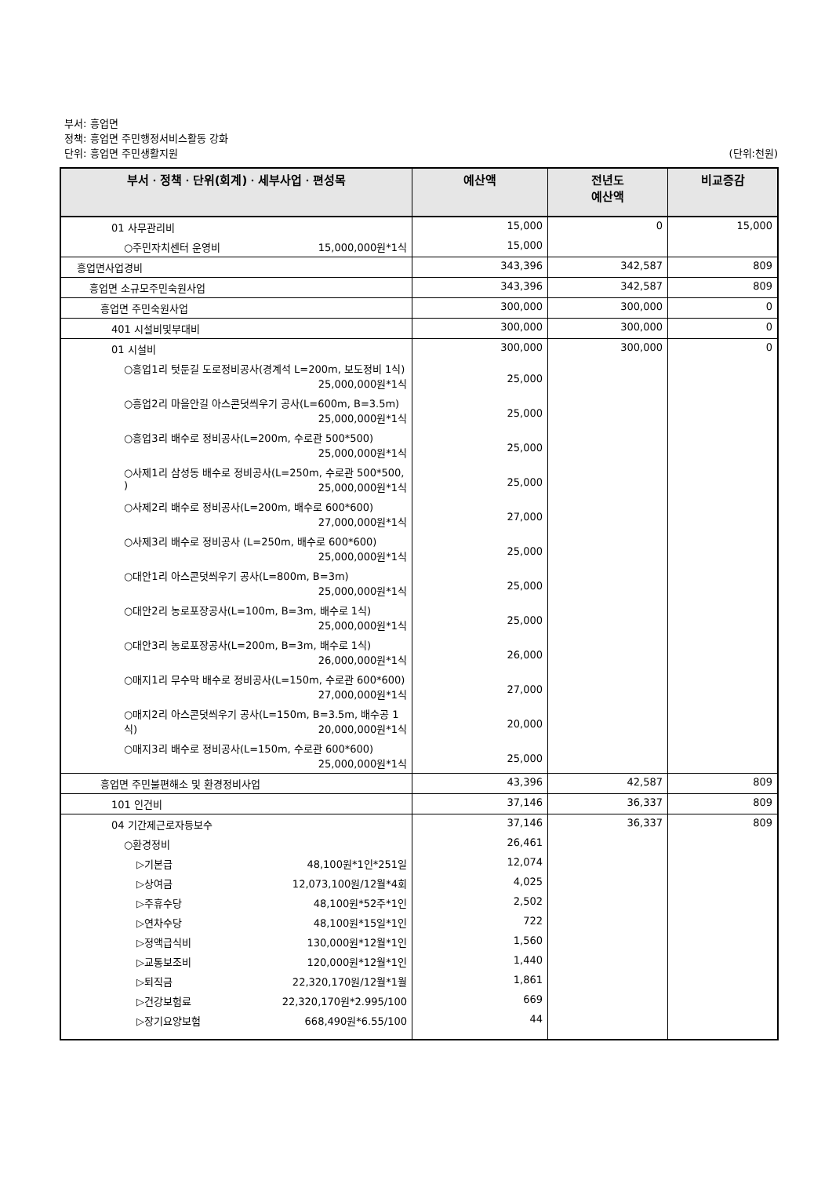부서: 흥업면
정책: 흥업면 주민행정서비스활동 강화
단위: 흥업면 주민생활지원
(단위:천원)
| 부서ㆍ정책ㆍ단위(회계)ㆍ세부사업ㆍ편성목 | 예산액 | 전년도 예산액 | 비교증감 |
| --- | --- | --- | --- |
| 01 사무관리비 | 15,000 | 0 | 15,000 |
| ○주민자치센터 운영비 15,000,000원*1식 | 15,000 | | |
| 흥업면사업경비 | 343,396 | 342,587 | 809 |
| 흥업면 소규모주민숙원사업 | 343,396 | 342,587 | 809 |
| 흥업면 주민숙원사업 | 300,000 | 300,000 | 0 |
| 401 시설비및부대비 | 300,000 | 300,000 | 0 |
| 01 시설비 | 300,000 | 300,000 | 0 |
| ○흥업1리 텃둔길 도로정비공사(경계석 L=200m, 보도정비 1식) 25,000,000원*1식 | 25,000 | | |
| ○흥업2리 마을안길 아스콘덧씌우기 공사(L=600m, B=3.5m) 25,000,000원*1식 | 25,000 | | |
| ○흥업3리 배수로 정비공사(L=200m, 수로관 500*500) 25,000,000원*1식 | 25,000 | | |
| ○사제1리 삼성동 배수로 정비공사(L=250m, 수로관 500*500, ) 25,000,000원*1식 | 25,000 | | |
| ○사제2리 배수로 정비공사(L=200m, 배수로 600*600) 27,000,000원*1식 | 27,000 | | |
| ○사제3리 배수로 정비공사 (L=250m, 배수로 600*600) 25,000,000원*1식 | 25,000 | | |
| ○대안1리 아스콘덧씌우기 공사(L=800m, B=3m) 25,000,000원*1식 | 25,000 | | |
| ○대안2리 농로포장공사(L=100m, B=3m, 배수로 1식) 25,000,000원*1식 | 25,000 | | |
| ○대안3리 농로포장공사(L=200m, B=3m, 배수로 1식) 26,000,000원*1식 | 26,000 | | |
| ○매지1리 무수막 배수로 정비공사(L=150m, 수로관 600*600) 27,000,000원*1식 | 27,000 | | |
| ○매지2리 아스콘덧씌우기 공사(L=150m, B=3.5m, 배수공 1식) 20,000,000원*1식 | 20,000 | | |
| ○매지3리 배수로 정비공사(L=150m, 수로관 600*600) 25,000,000원*1식 | 25,000 | | |
| 흥업면 주민불편해소 및 환경정비사업 | 43,396 | 42,587 | 809 |
| 101 인건비 | 37,146 | 36,337 | 809 |
| 04 기간제근로자등보수 | 37,146 | 36,337 | 809 |
| ○환경정비 | 26,461 | | |
| ▷기본급 48,100원*1인*251일 | 12,074 | | |
| ▷상여금 12,073,100원/12월*4회 | 4,025 | | |
| ▷주휴수당 48,100원*52주*1인 | 2,502 | | |
| ▷연차수당 48,100원*15일*1인 | 722 | | |
| ▷정액급식비 130,000원*12월*1인 | 1,560 | | |
| ▷교통보조비 120,000원*12월*1인 | 1,440 | | |
| ▷퇴직금 22,320,170원/12월*1월 | 1,861 | | |
| ▷건강보험료 22,320,170원*2.995/100 | 669 | | |
| ▷장기요양보험 668,490원*6.55/100 | 44 | | |